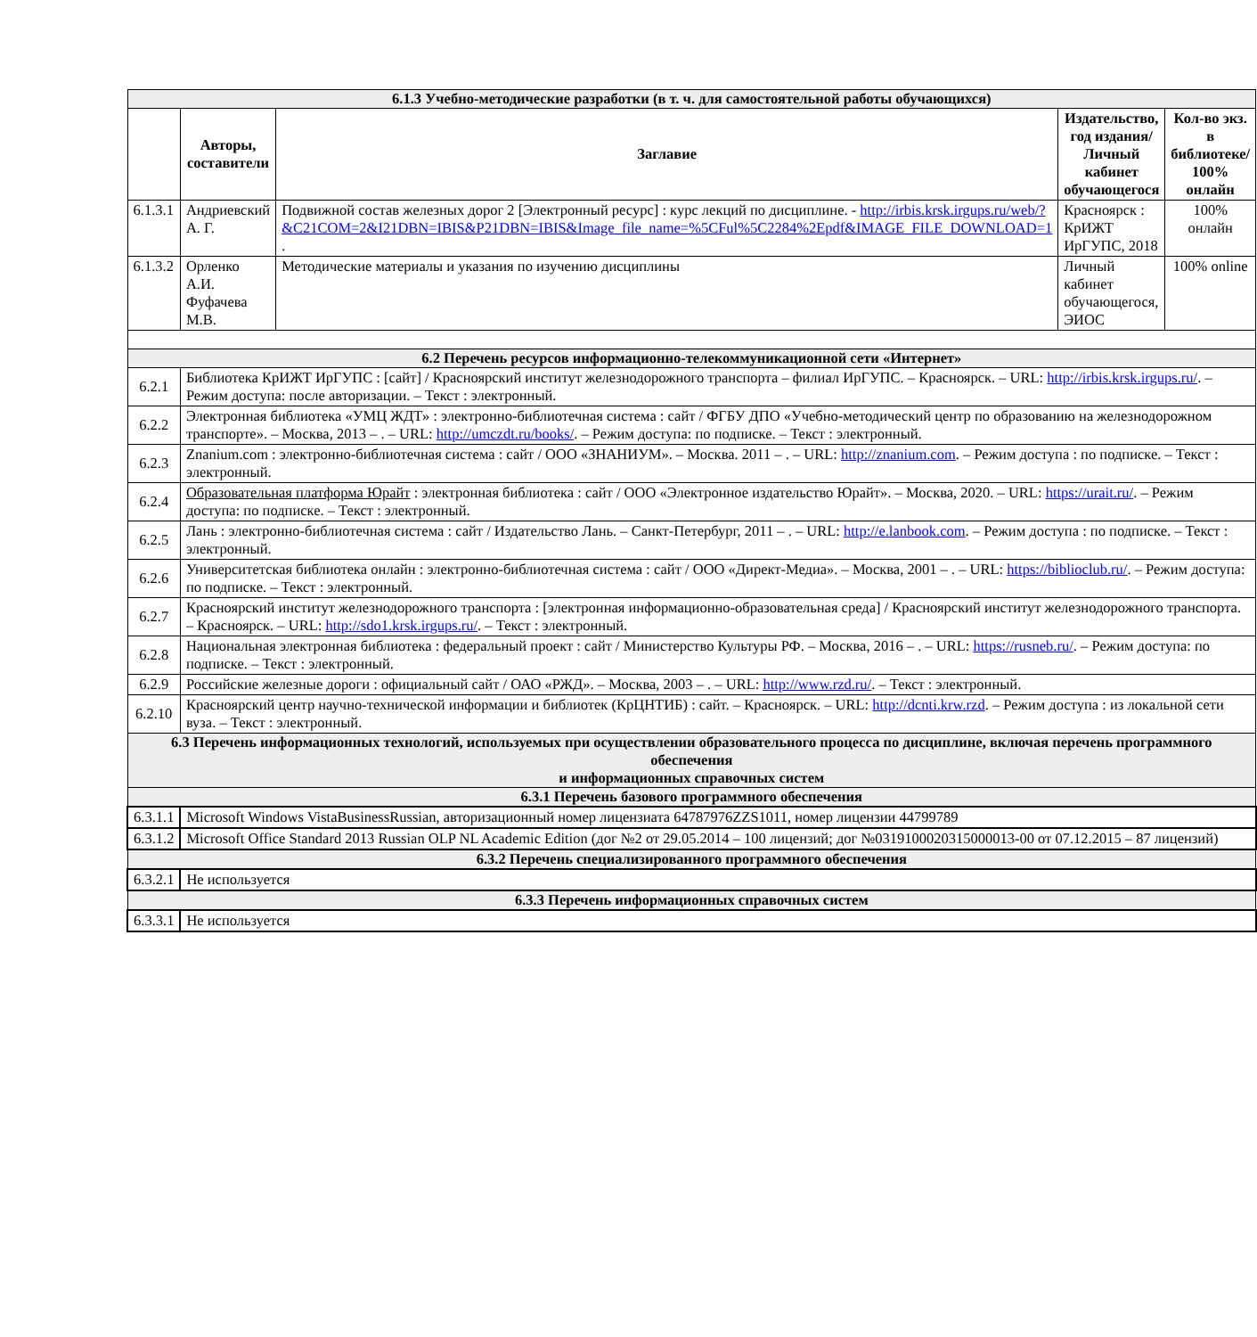| 6.1.3 Учебно-методические разработки (в т. ч. для самостоятельной работы обучающихся) | | | | |
| | Авторы, составители | Заглавие | Издательство, год издания/ Личный кабинет обучающегося | Кол-во экз. в библиотеке/ 100% онлайн |
| 6.1.3.1 | Андриевский А. Г. | Подвижной состав железных дорог 2 [Электронный ресурс] : курс лекций по дисциплине. - http://irbis.krsk.irgups.ru/web/?&C21COM=2&I21DBN=IBIS&P21DBN=IBIS&Image_file_name=%5CFul%5C2284%2Epdf&IMAGE_FILE_DOWNLOAD=1 . | Красноярск : КрИЖТ ИрГУПС, 2018 | 100% онлайн |
| 6.1.3.2 | Орленко А.И. Фуфачева М.В. | Методические материалы и указания по изучению дисциплины | Личный кабинет обучающегося, ЭИОС | 100% online |
| 6.2 Перечень ресурсов информационно-телекоммуникационной сети «Интернет» | | | | |
| 6.2.1 | Библиотека КрИЖТ ИрГУПС : [сайт] / Красноярский институт железнодорожного транспорта – филиал ИрГУПС. – Красноярск. – URL: http://irbis.krsk.irgups.ru/ . – Режим доступа: после авторизации. – Текст : электронный. | | | |
| 6.2.2 | Электронная библиотека «УМЦ ЖДТ» : электронно-библиотечная система : сайт / ФГБУ ДПО «Учебно-методический центр по образованию на железнодорожном транспорте». – Москва, 2013 – . – URL: http://umczdt.ru/books/ . – Режим доступа: по подписке. – Текст : электронный. | | | |
| 6.2.3 | Znanium.com : электронно-библиотечная система : сайт / ООО «ЗНАНИУМ». – Москва. 2011 – . – URL: http://znanium.com . – Режим доступа : по подписке. – Текст : электронный. | | | |
| 6.2.4 | Образовательная платформа Юрайт : электронная библиотека : сайт / ООО «Электронное издательство Юрайт». – Москва, 2020. – URL: https://urait.ru/ . – Режим доступа: по подписке. – Текст : электронный. | | | |
| 6.2.5 | Лань : электронно-библиотечная система : сайт / Издательство Лань. – Санкт-Петербург, 2011 – . – URL: http://e.lanbook.com . – Режим доступа : по подписке. – Текст : электронный. | | | |
| 6.2.6 | Университетская библиотека онлайн : электронно-библиотечная система : сайт / ООО «Директ-Медиа». – Москва, 2001 – . – URL: https://biblioclub.ru/ . – Режим доступа: по подписке. – Текст : электронный. | | | |
| 6.2.7 | Красноярский институт железнодорожного транспорта : [электронная информационно-образовательная среда] / Красноярский институт железнодорожного транспорта. – Красноярск. – URL: http://sdo1.krsk.irgups.ru/ . – Текст : электронный. | | | |
| 6.2.8 | Национальная электронная библиотека : федеральный проект : сайт / Министерство Культуры РФ. – Москва, 2016 – . – URL: https://rusneb.ru/ . – Режим доступа: по подписке. – Текст : электронный. | | | |
| 6.2.9 | Российские железные дороги : официальный сайт / ОАО «РЖД». – Москва, 2003 – . – URL: http://www.rzd.ru/ . – Текст : электронный. | | | |
| 6.2.10 | Красноярский центр научно-технической информации и библиотек (КрЦНТИБ) : сайт. – Красноярск. – URL: http://dcnti.krw.rzd . – Режим доступа : из локальной сети вуза. – Текст : электронный. | | | |
| 6.3 Перечень информационных технологий, используемых при осуществлении образовательного процесса по дисциплине, включая перечень программного обеспечения и информационных справочных систем | | | | |
| 6.3.1 Перечень базового программного обеспечения | | | | |
| 6.3.1.1 | Microsoft Windows VistaBusinessRussian, авторизационный номер лицензиата 64787976ZZS1011, номер лицензии 44799789 | | | |
| 6.3.1.2 | Microsoft Office Standard 2013 Russian OLP NL Academic Edition (дог №2 от 29.05.2014 – 100 лицензий; дог №0319100020315000013-00 от 07.12.2015 – 87 лицензий) | | | |
| 6.3.2 Перечень специализированного программного обеспечения | | | | |
| 6.3.2.1 | Не используется | | | |
| 6.3.3 Перечень информационных справочных систем | | | | |
| 6.3.3.1 | Не используется | | | |